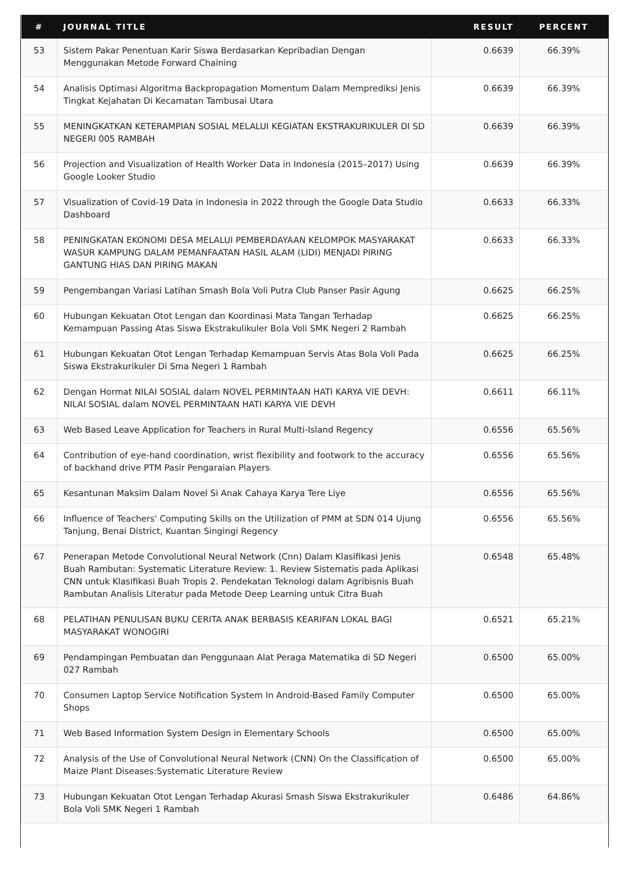| # | JOURNAL TITLE | RESULT | PERCENT |
| --- | --- | --- | --- |
| 53 | Sistem Pakar Penentuan Karir Siswa Berdasarkan Kepribadian Dengan Menggunakan Metode Forward Chaining | 0.6639 | 66.39% |
| 54 | Analisis Optimasi Algoritma Backpropagation Momentum Dalam Memprediksi Jenis Tingkat Kejahatan Di Kecamatan Tambusai Utara | 0.6639 | 66.39% |
| 55 | MENINGKATKAN KETERAMPIAN SOSIAL MELALUI KEGIATAN EKSTRAKURIKULER DI SD NEGERI 005 RAMBAH | 0.6639 | 66.39% |
| 56 | Projection and Visualization of Health Worker Data in Indonesia (2015–2017) Using Google Looker Studio | 0.6639 | 66.39% |
| 57 | Visualization of Covid-19 Data in Indonesia in 2022 through the Google Data Studio Dashboard | 0.6633 | 66.33% |
| 58 | PENINGKATAN EKONOMI DESA MELALUI PEMBERDAYAAN KELOMPOK MASYARAKAT WASUR KAMPUNG DALAM PEMANFAATAN HASIL ALAM (LIDI) MENJADI PIRING GANTUNG HIAS DAN PIRING MAKAN | 0.6633 | 66.33% |
| 59 | Pengembangan Variasi Latihan Smash Bola Voli Putra Club Panser Pasir Agung | 0.6625 | 66.25% |
| 60 | Hubungan Kekuatan Otot Lengan dan Koordinasi Mata Tangan Terhadap Kemampuan Passing Atas Siswa Ekstrakulikuler Bola Voli SMK Negeri 2 Rambah | 0.6625 | 66.25% |
| 61 | Hubungan Kekuatan Otot Lengan Terhadap Kemampuan Servis Atas Bola Voli Pada Siswa Ekstrakurikuler Di Sma Negeri 1 Rambah | 0.6625 | 66.25% |
| 62 | Dengan Hormat NILAI SOSIAL dalam NOVEL PERMINTAAN HATI KARYA VIE DEVH: NILAI SOSIAL dalam NOVEL PERMINTAAN HATI KARYA VIE DEVH | 0.6611 | 66.11% |
| 63 | Web Based Leave Application for Teachers in Rural Multi-Island Regency | 0.6556 | 65.56% |
| 64 | Contribution of eye-hand coordination, wrist flexibility and footwork to the accuracy of backhand drive PTM Pasir Pengaraian Players | 0.6556 | 65.56% |
| 65 | Kesantunan Maksim Dalam Novel Si Anak Cahaya Karya Tere Liye | 0.6556 | 65.56% |
| 66 | Influence of Teachers' Computing Skills on the Utilization of PMM at SDN 014 Ujung Tanjung, Benai District, Kuantan Singingi Regency | 0.6556 | 65.56% |
| 67 | Penerapan Metode Convolutional Neural Network (Cnn) Dalam Klasifikasi Jenis Buah Rambutan: Systematic Literature Review: 1. Review Sistematis pada Aplikasi CNN untuk Klasifikasi Buah Tropis 2. Pendekatan Teknologi dalam Agribisnis Buah Rambutan Analisis Literatur pada Metode Deep Learning untuk Citra Buah | 0.6548 | 65.48% |
| 68 | PELATIHAN PENULISAN BUKU CERITA ANAK BERBASIS KEARIFAN LOKAL BAGI MASYARAKAT WONOGIRI | 0.6521 | 65.21% |
| 69 | Pendampingan Pembuatan dan Penggunaan Alat Peraga Matematika di SD Negeri 027 Rambah | 0.6500 | 65.00% |
| 70 | Consumen Laptop Service Notification System In Android-Based Family Computer Shops | 0.6500 | 65.00% |
| 71 | Web Based Information System Design in Elementary Schools | 0.6500 | 65.00% |
| 72 | Analysis of the Use of Convolutional Neural Network (CNN) On the Classification of Maize Plant Diseases:Systematic Literature Review | 0.6500 | 65.00% |
| 73 | Hubungan Kekuatan Otot Lengan Terhadap Akurasi Smash Siswa Ekstrakurikuler Bola Voli SMK Negeri 1 Rambah | 0.6486 | 64.86% |